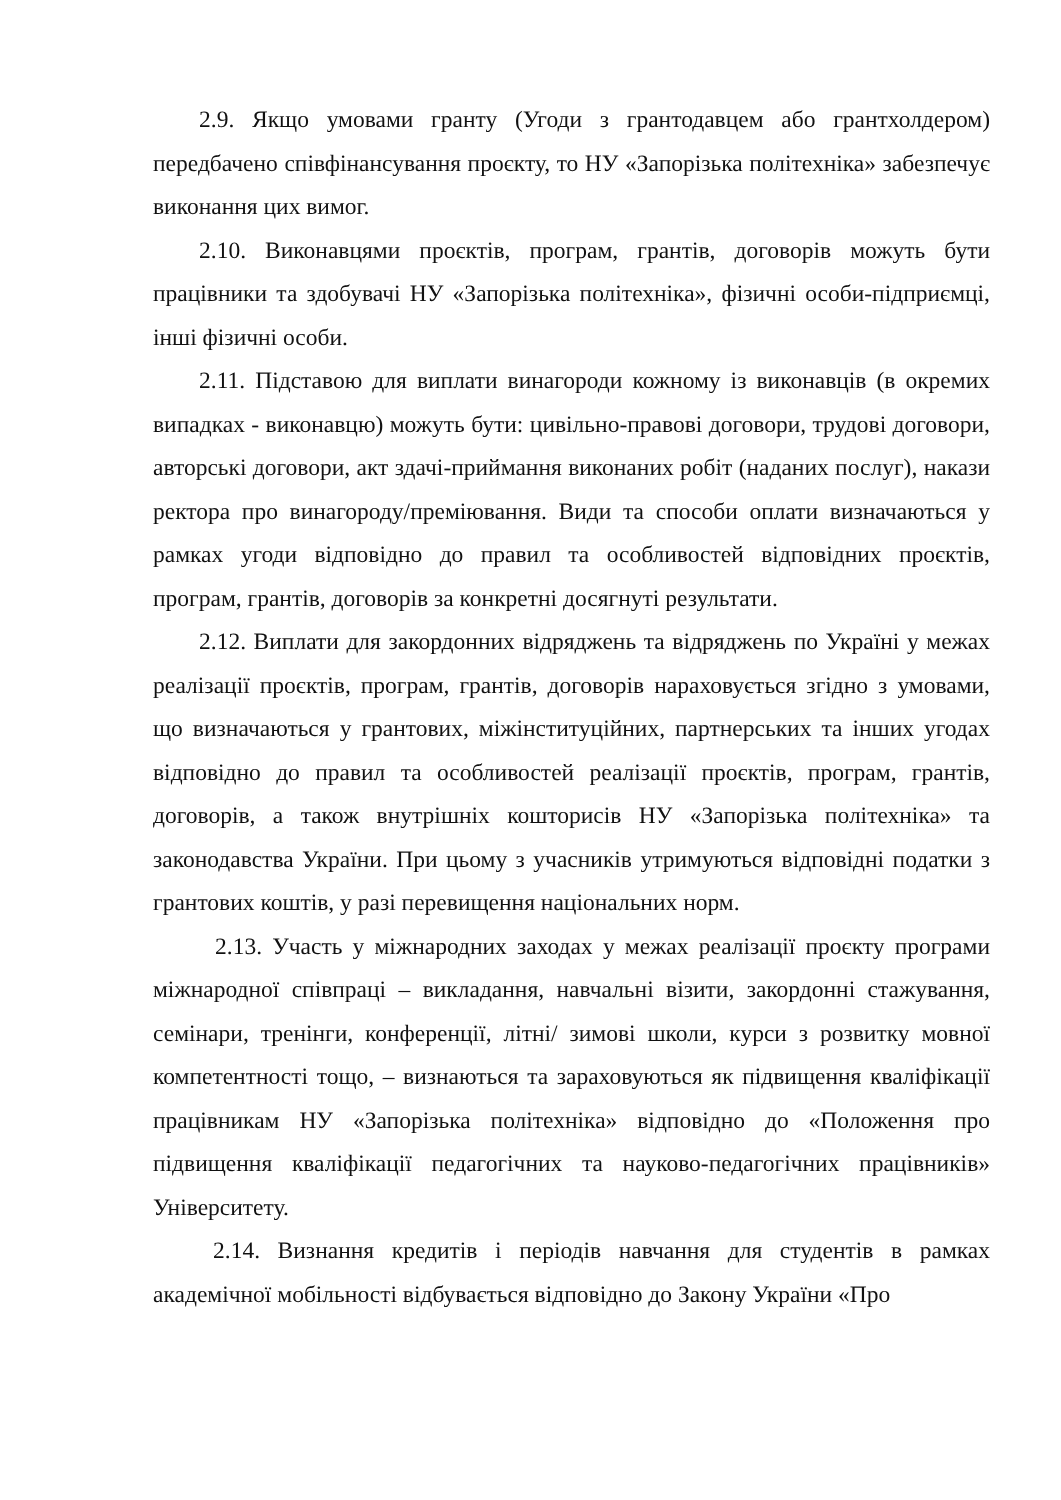2.9. Якщо умовами гранту (Угоди з грантодавцем або грантхолдером) передбачено співфінансування проєкту, то НУ «Запорізька політехніка» забезпечує виконання цих вимог.
2.10. Виконавцями проєктів, програм, грантів, договорів можуть бути працівники та здобувачі НУ «Запорізька політехніка», фізичні особи-підприємці, інші фізичні особи.
2.11. Підставою для виплати винагороди кожному із виконавців (в окремих випадках - виконавцю) можуть бути: цивільно-правові договори, трудові договори, авторські договори, акт здачі-приймання виконаних робіт (наданих послуг), накази ректора про винагороду/преміювання. Види та способи оплати визначаються у рамках угоди відповідно до правил та особливостей відповідних проєктів, програм, грантів, договорів за конкретні досягнуті результати.
2.12. Виплати для закордонних відряджень та відряджень по Україні у межах реалізації проєктів, програм, грантів, договорів нараховується згідно з умовами, що визначаються у грантових, міжінституційних, партнерських та інших угодах відповідно до правил та особливостей реалізації проєктів, програм, грантів, договорів, а також внутрішніх кошторисів НУ «Запорізька політехніка» та законодавства України. При цьому з учасників утримуються відповідні податки з грантових коштів, у разі перевищення національних норм.
2.13. Участь у міжнародних заходах у межах реалізації проєкту програми міжнародної співпраці – викладання, навчальні візити, закордонні стажування, семінари, тренінги, конференції, літні/ зимові школи, курси з розвитку мовної компетентності тощо, – визнаються та зараховуються як підвищення кваліфікації працівникам НУ «Запорізька політехніка» відповідно до «Положення про підвищення кваліфікації педагогічних та науково-педагогічних працівників» Університету.
2.14. Визнання кредитів і періодів навчання для студентів в рамках академічної мобільності відбувається відповідно до Закону України «Про